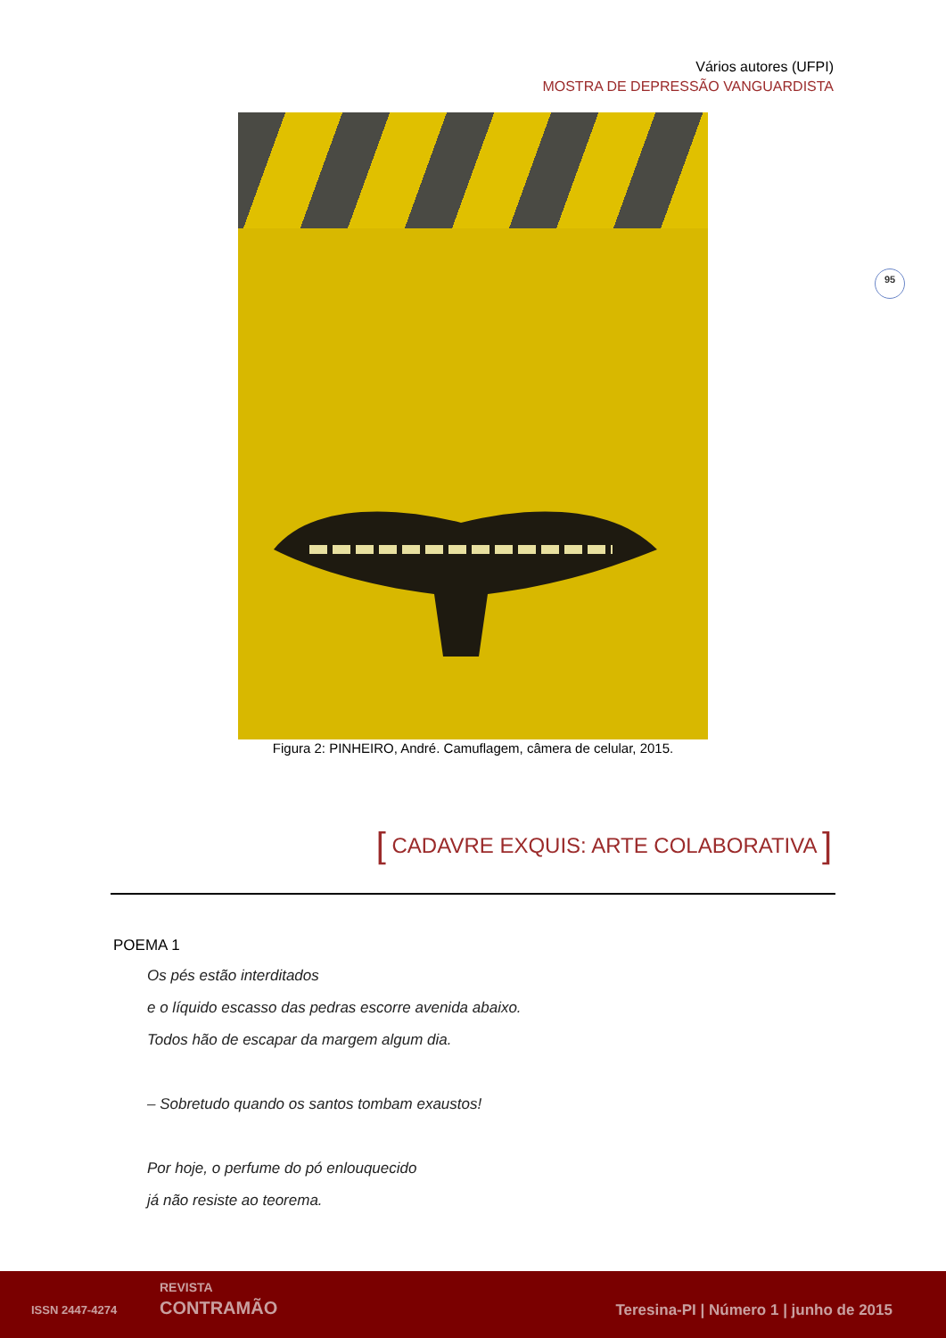Vários autores (UFPI)
MOSTRA DE DEPRESSÃO VANGUARDISTA
Figura 2: PINHEIRO, André. Camuflagem, câmera de celular, 2015.
95
[ CADAVRE EXQUIS: ARTE COLABORATIVA ]
POEMA 1
Os pés estão interditados
e o líquido escasso das pedras escorre avenida abaixo.
Todos hão de escapar da margem algum dia.
– Sobretudo quando os santos tombam exaustos!
Por hoje, o perfume do pó enlouquecido
já não resiste ao teorema.
ISSN 2447-4274
REVISTA
CONTRAMÃO Teresina-PI | Número 1 | junho de 2015